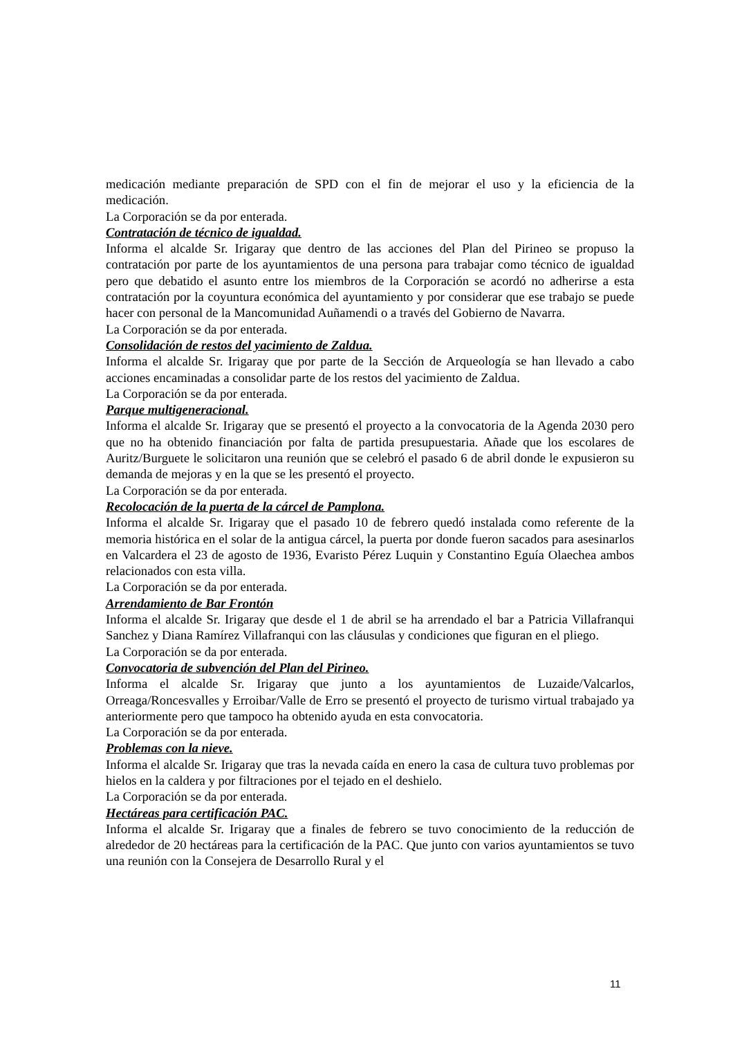medicación mediante preparación de SPD con el fin de mejorar el uso y la eficiencia de la medicación.
La Corporación se da por enterada.
Contratación de técnico de igualdad.
Informa el alcalde Sr. Irigaray que dentro de las acciones del Plan del Pirineo se propuso la contratación por parte de los ayuntamientos de una persona para trabajar como técnico de igualdad pero que debatido el asunto entre los miembros de la Corporación se acordó no adherirse a esta contratación por la coyuntura económica del ayuntamiento y por considerar que ese trabajo se puede hacer con personal de la Mancomunidad Auñamendi o a través del Gobierno de Navarra.
La Corporación se da por enterada.
Consolidación de restos del yacimiento de Zaldua.
Informa el alcalde Sr. Irigaray que por parte de la Sección de Arqueología se han llevado a cabo acciones encaminadas a consolidar parte de los restos del yacimiento de Zaldua.
La Corporación se da por enterada.
Parque multigeneracional.
Informa el alcalde Sr. Irigaray que se presentó el proyecto a la convocatoria de la Agenda 2030 pero que no ha obtenido financiación por falta de partida presupuestaria. Añade que los escolares de Auritz/Burguete le solicitaron una reunión que se celebró el pasado 6 de abril donde le expusieron su demanda de mejoras y en la que se les presentó el proyecto.
La Corporación se da por enterada.
Recolocación de la puerta de la cárcel de Pamplona.
Informa el alcalde Sr. Irigaray que el pasado 10 de febrero quedó instalada como referente de la memoria histórica en el solar de la antigua cárcel, la puerta por donde fueron sacados para asesinarlos en Valcardera el 23 de agosto de 1936, Evaristo Pérez Luquin y Constantino Eguía Olaechea ambos relacionados con esta villa.
La Corporación se da por enterada.
Arrendamiento de Bar Frontón
Informa el alcalde Sr. Irigaray que desde el 1 de abril se ha arrendado el bar a Patricia Villafranqui Sanchez y Diana Ramírez Villafranqui con las cláusulas y condiciones que figuran en el pliego.
La Corporación se da por enterada.
Convocatoria de subvención del Plan del Pirineo.
Informa el alcalde Sr. Irigaray que junto a los ayuntamientos de Luzaide/Valcarlos, Orreaga/Roncesvalles y Erroibar/Valle de Erro se presentó el proyecto de turismo virtual trabajado ya anteriormente pero que tampoco ha obtenido ayuda en esta convocatoria.
La Corporación se da por enterada.
Problemas con la nieve.
Informa el alcalde Sr. Irigaray que tras la nevada caída en enero la casa de cultura tuvo problemas por hielos en la caldera y por filtraciones por el tejado en el deshielo.
La Corporación se da por enterada.
Hectáreas para certificación PAC.
Informa el alcalde Sr. Irigaray que a finales de febrero se tuvo conocimiento de la reducción de alrededor de 20 hectáreas para la certificación de la PAC. Que junto con varios ayuntamientos se tuvo una reunión con la Consejera de Desarrollo Rural y el
11